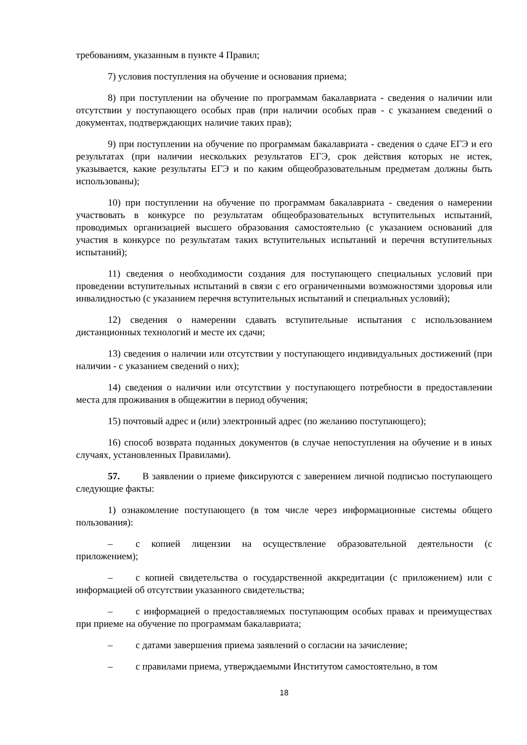требованиям, указанным в пункте 4 Правил;
7) условия поступления на обучение и основания приема;
8) при поступлении на обучение по программам бакалавриата - сведения о наличии или отсутствии у поступающего особых прав (при наличии особых прав - с указанием сведений о документах, подтверждающих наличие таких прав);
9) при поступлении на обучение по программам бакалавриата - сведения о сдаче ЕГЭ и его результатах (при наличии нескольких результатов ЕГЭ, срок действия которых не истек, указывается, какие результаты ЕГЭ и по каким общеобразовательным предметам должны быть использованы);
10) при поступлении на обучение по программам бакалавриата - сведения о намерении участвовать в конкурсе по результатам общеобразовательных вступительных испытаний, проводимых организацией высшего образования самостоятельно (с указанием оснований для участия в конкурсе по результатам таких вступительных испытаний и перечня вступительных испытаний);
11) сведения о необходимости создания для поступающего специальных условий при проведении вступительных испытаний в связи с его ограниченными возможностями здоровья или инвалидностью (с указанием перечня вступительных испытаний и специальных условий);
12) сведения о намерении сдавать вступительные испытания с использованием дистанционных технологий и месте их сдачи;
13) сведения о наличии или отсутствии у поступающего индивидуальных достижений (при наличии - с указанием сведений о них);
14) сведения о наличии или отсутствии у поступающего потребности в предоставлении места для проживания в общежитии в период обучения;
15) почтовый адрес и (или) электронный адрес (по желанию поступающего);
16) способ возврата поданных документов (в случае непоступления на обучение и в иных случаях, установленных Правилами).
57. В заявлении о приеме фиксируются с заверением личной подписью поступающего следующие факты:
1) ознакомление поступающего (в том числе через информационные системы общего пользования):
– с копией лицензии на осуществление образовательной деятельности (с приложением);
– с копией свидетельства о государственной аккредитации (с приложением) или с информацией об отсутствии указанного свидетельства;
– с информацией о предоставляемых поступающим особых правах и преимуществах при приеме на обучение по программам бакалавриата;
– с датами завершения приема заявлений о согласии на зачисление;
– с правилами приема, утверждаемыми Институтом самостоятельно, в том
18